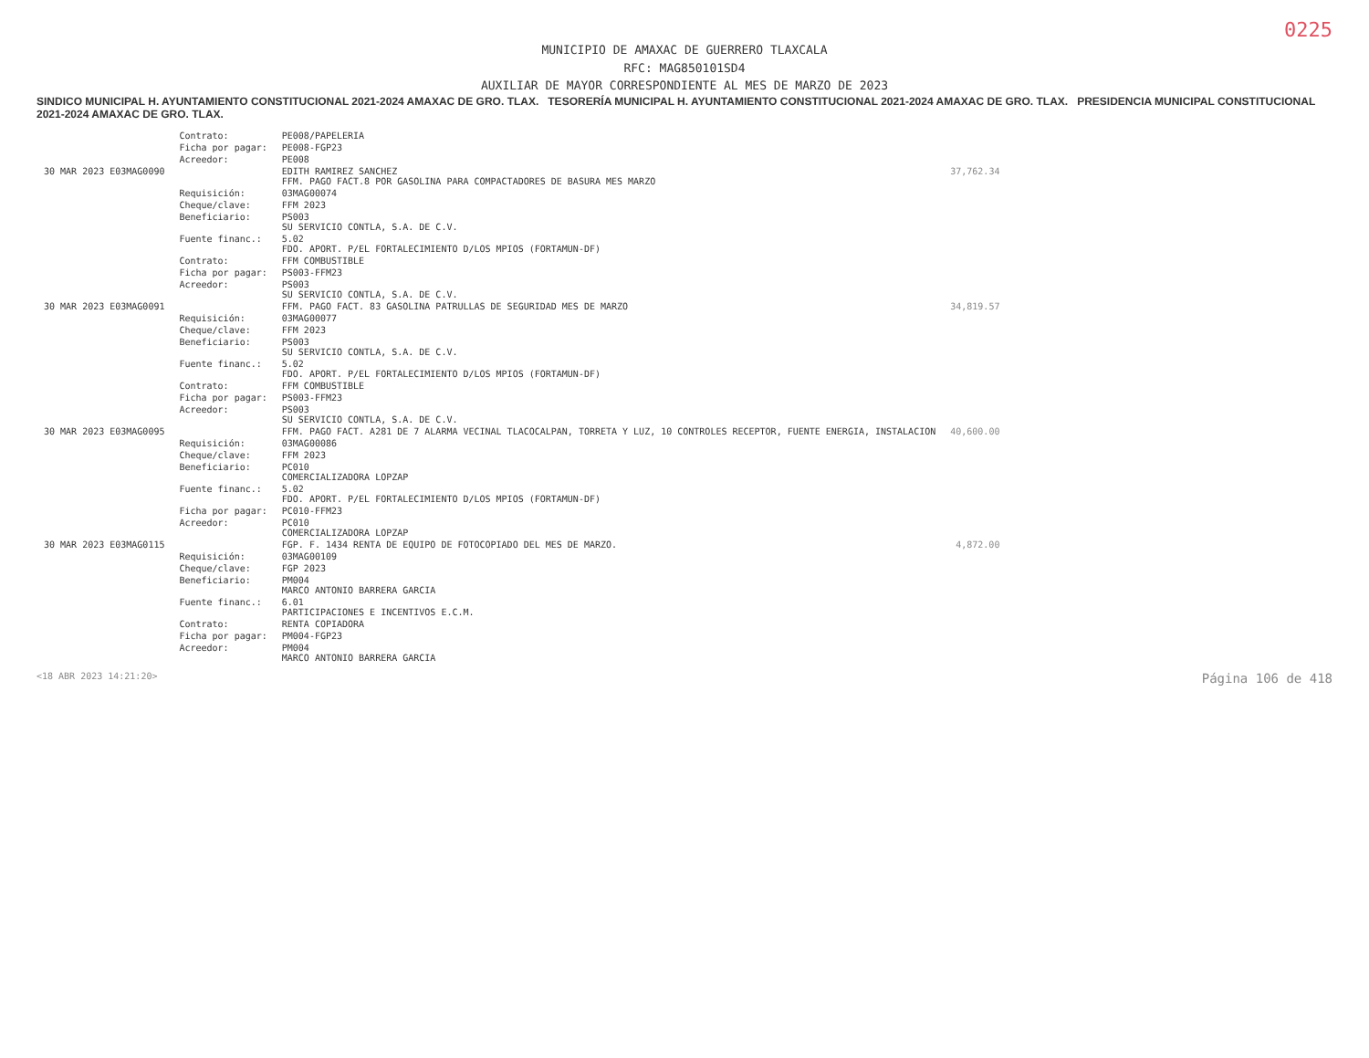0225
MUNICIPIO DE AMAXAC DE GUERRERO TLAXCALA
RFC: MAG850101SD4
AUXILIAR DE MAYOR CORRESPONDIENTE AL MES DE MARZO DE 2023
SINDICO MUNICIPAL H. AYUNTAMIENTO CONSTITUCIONAL 2021-2024 AMAXAC DE GRO. TLAX. TESORERÍA MUNICIPAL H. AYUNTAMIENTO CONSTITUCIONAL 2021-2024 AMAXAC DE GRO. TLAX. PRESIDENCIA MUNICIPAL CONSTITUCIONAL 2021-2024 AMAXAC DE GRO. TLAX.
| | Contrato: | PE008/PAPELERIA | |
| | Ficha por pagar: | PE008-FGP23 | |
| | Acreedor: | PE008 | |
| 30 MAR 2023 E03MAG0090 | | EDITH RAMIREZ SANCHEZ FFM. PAGO FACT.8 POR GASOLINA PARA COMPACTADORES DE BASURA MES MARZO | 37,762.34 |
| | Requisición: | 03MAG00074 | |
| | Cheque/clave: | FFM 2023 | |
| | Beneficiario: | PS003 SU SERVICIO CONTLA, S.A. DE C.V. | |
| | Fuente financ.: | 5.02 FDO. APORT. P/EL FORTALECIMIENTO D/LOS MPIOS (FORTAMUN-DF) | |
| | Contrato: | FFM COMBUSTIBLE | |
| | Ficha por pagar: | PS003-FFM23 | |
| | Acreedor: | PS003 SU SERVICIO CONTLA, S.A. DE C.V. | |
| 30 MAR 2023 E03MAG0091 | | FFM. PAGO FACT. 83 GASOLINA PATRULLAS DE SEGURIDAD MES DE MARZO | 34,819.57 |
| | Requisición: | 03MAG00077 | |
| | Cheque/clave: | FFM 2023 | |
| | Beneficiario: | PS003 SU SERVICIO CONTLA, S.A. DE C.V. | |
| | Fuente financ.: | 5.02 FDO. APORT. P/EL FORTALECIMIENTO D/LOS MPIOS (FORTAMUN-DF) | |
| | Contrato: | FFM COMBUSTIBLE | |
| | Ficha por pagar: | PS003-FFM23 | |
| | Acreedor: | PS003 SU SERVICIO CONTLA, S.A. DE C.V. | |
| 30 MAR 2023 E03MAG0095 | | FFM. PAGO FACT. A281 DE 7 ALARMA VECINAL TLACOCALPAN, TORRETA Y LUZ, 10 CONTROLES RECEPTOR, FUENTE ENERGIA, INSTALACION | 40,600.00 |
| | Requisición: | 03MAG00086 | |
| | Cheque/clave: | FFM 2023 | |
| | Beneficiario: | PC010 COMERCIALIZADORA LOPZAP | |
| | Fuente financ.: | 5.02 FDO. APORT. P/EL FORTALECIMIENTO D/LOS MPIOS (FORTAMUN-DF) | |
| | Ficha por pagar: | PC010-FFM23 | |
| | Acreedor: | PC010 COMERCIALIZADORA LOPZAP | |
| 30 MAR 2023 E03MAG0115 | | FGP. F. 1434 RENTA DE EQUIPO DE FOTOCOPIADO DEL MES DE MARZO. | 4,872.00 |
| | Requisición: | 03MAG00109 | |
| | Cheque/clave: | FGP 2023 | |
| | Beneficiario: | PM004 MARCO ANTONIO BARRERA GARCIA | |
| | Fuente financ.: | 6.01 PARTICIPACIONES E INCENTIVOS E.C.M. | |
| | Contrato: | RENTA COPIADORA | |
| | Ficha por pagar: | PM004-FGP23 | |
| | Acreedor: | PM004 MARCO ANTONIO BARRERA GARCIA | |
<18 ABR 2023 14:21:20> Página 106 de 418